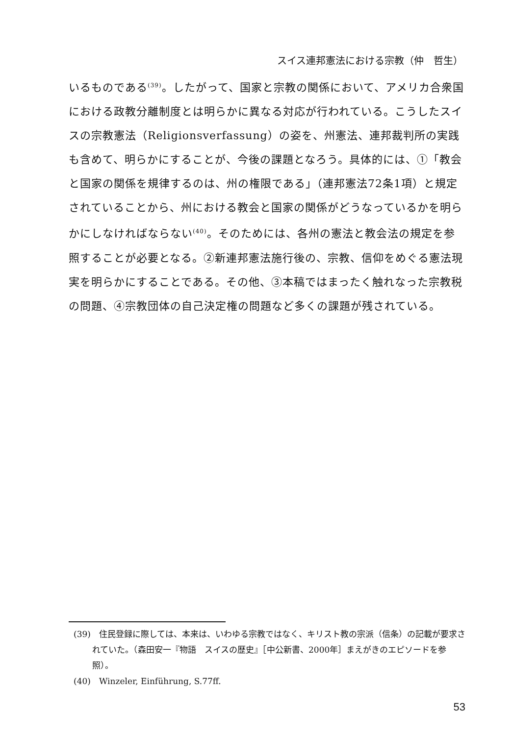スイス連邦憲法における宗教（仲　哲生）
いるものである<sup>(39)</sup>。したがって、国家と宗教の関係において、アメリカ合衆国における政教分離制度とは明らかに異なる対応が行われている。こうしたスイスの宗教憲法（Religionsverfassung）の姿を、州憲法、連邦裁判所の実践も含めて、明らかにすることが、今後の課題となろう。具体的には、①「教会と国家の関係を規律するのは、州の権限である」（連邦憲法72条1項）と規定されていることから、州における教会と国家の関係がどうなっているかを明らかにしなければならない<sup>(40)</sup>。そのためには、各州の憲法と教会法の規定を参照することが必要となる。②新連邦憲法施行後の、宗教、信仰をめぐる憲法現実を明らかにすることである。その他、③本稿ではまったく触れなった宗教税の問題、④宗教団体の自己決定権の問題など多くの課題が残されている。
(39)　住民登録に際しては、本来は、いわゆる宗教ではなく、キリスト教の宗派（信条）の記載が要求されていた。（森田安一『物語　スイスの歴史』［中公新書、2000年］まえがきのエピソードを参照）。
(40)　Winzeler, Einführung, S.77ff.
53